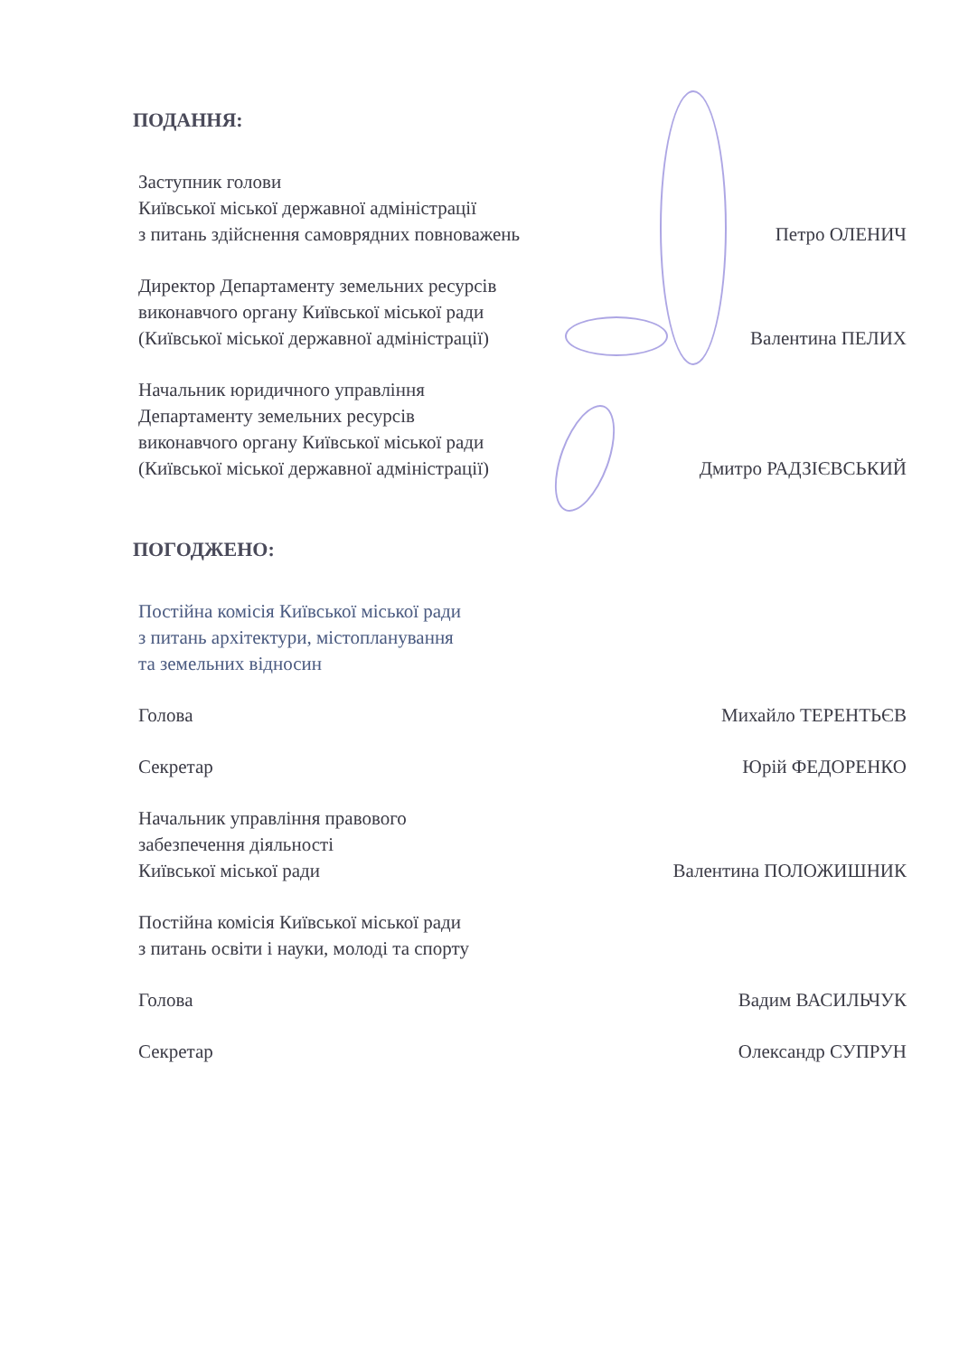ПОДАННЯ:
Заступник голови
Київської міської державної адміністрації
з питань здійснення самоврядних повноважень
Петро ОЛЕНИЧ
Директор Департаменту земельних ресурсів
виконавчого органу Київської міської ради
(Київської міської державної адміністрації)
Валентина ПЕЛИХ
Начальник юридичного управління
Департаменту земельних ресурсів
виконавчого органу Київської міської ради
(Київської міської державної адміністрації)
Дмитро РАДЗІЄВСЬКИЙ
ПОГОДЖЕНО:
Постійна комісія Київської міської ради
з питань архітектури, містопланування
та земельних відносин
Голова
Михайло ТЕРЕНТЬЄВ
Секретар
Юрій ФЕДОРЕНКО
Начальник управління правового
забезпечення діяльності
Київської міської ради
Валентина ПОЛОЖИШНИК
Постійна комісія Київської міської ради
з питань освіти і науки, молоді та спорту
Голова
Вадим ВАСИЛЬЧУК
Секретар
Олександр СУПРУН